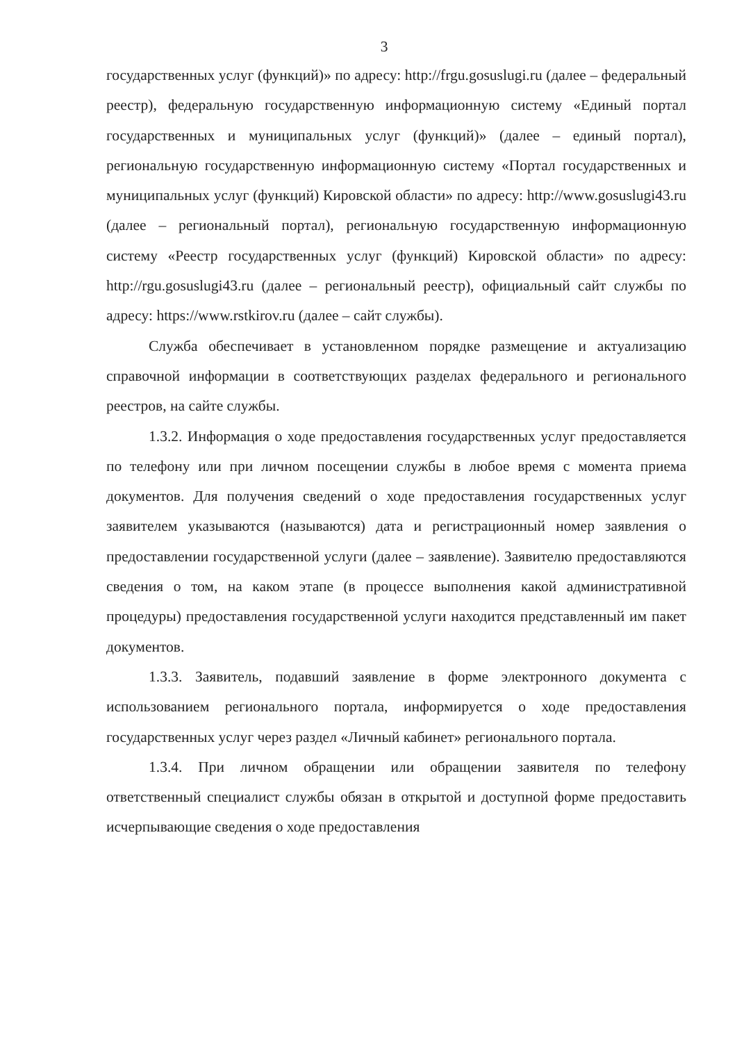3
государственных услуг (функций)» по адресу: http://frgu.gosuslugi.ru (далее – федеральный реестр), федеральную государственную информационную систему «Единый портал государственных и муниципальных услуг (функций)» (далее – единый портал), региональную государственную информационную систему «Портал государственных и муниципальных услуг (функций) Кировской области» по адресу: http://www.gosuslugi43.ru (далее – региональный портал), региональную государственную информационную систему «Реестр государственных услуг (функций) Кировской области» по адресу: http://rgu.gosuslugi43.ru (далее – региональный реестр), официальный сайт службы по адресу: https://www.rstkirov.ru (далее – сайт службы).
Служба обеспечивает в установленном порядке размещение и актуализацию справочной информации в соответствующих разделах федерального и регионального реестров, на сайте службы.
1.3.2. Информация о ходе предоставления государственных услуг предоставляется по телефону или при личном посещении службы в любое время с момента приема документов. Для получения сведений о ходе предоставления государственных услуг заявителем указываются (называются) дата и регистрационный номер заявления о предоставлении государственной услуги (далее – заявление). Заявителю предоставляются сведения о том, на каком этапе (в процессе выполнения какой административной процедуры) предоставления государственной услуги находится представленный им пакет документов.
1.3.3. Заявитель, подавший заявление в форме электронного документа с использованием регионального портала, информируется о ходе предоставления государственных услуг через раздел «Личный кабинет» регионального портала.
1.3.4. При личном обращении или обращении заявителя по телефону ответственный специалист службы обязан в открытой и доступной форме предоставить исчерпывающие сведения о ходе предоставления